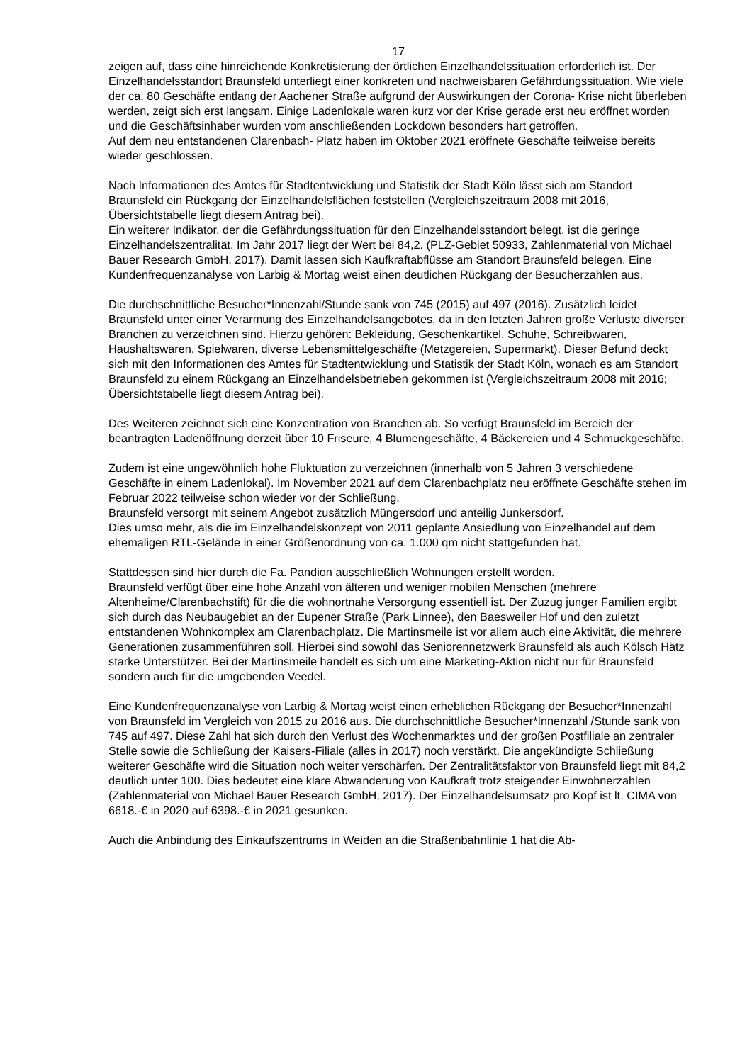17
zeigen auf, dass eine hinreichende Konkretisierung der örtlichen Einzelhandelssituation erforderlich ist. Der Einzelhandelsstandort Braunsfeld unterliegt einer konkreten und nachweisbaren Gefährdungssituation. Wie viele der ca. 80 Geschäfte entlang der Aachener Straße aufgrund der Auswirkungen der Corona- Krise nicht überleben werden, zeigt sich erst langsam. Einige Ladenlokale waren kurz vor der Krise gerade erst neu eröffnet worden und die Geschäftsinhaber wurden vom anschließenden Lockdown besonders hart getroffen.
Auf dem neu entstandenen Clarenbach- Platz haben im Oktober 2021 eröffnete Geschäfte teilweise bereits wieder geschlossen.
Nach Informationen des Amtes für Stadtentwicklung und Statistik der Stadt Köln lässt sich am Standort Braunsfeld ein Rückgang der Einzelhandelsflächen feststellen (Vergleichszeitraum 2008 mit 2016, Übersichtstabelle liegt diesem Antrag bei).
Ein weiterer Indikator, der die Gefährdungssituation für den Einzelhandelsstandort belegt, ist die geringe Einzelhandelszentralität. Im Jahr 2017 liegt der Wert bei 84,2. (PLZ-Gebiet 50933, Zahlenmaterial von Michael Bauer Research GmbH, 2017). Damit lassen sich Kaufkraftabflüsse am Standort Braunsfeld belegen. Eine Kundenfrequenzanalyse von Larbig & Mortag weist einen deutlichen Rückgang der Besucherzahlen aus.
Die durchschnittliche Besucher*Innenzahl/Stunde sank von 745 (2015) auf 497 (2016). Zusätzlich leidet Braunsfeld unter einer Verarmung des Einzelhandelsangebotes, da in den letzten Jahren große Verluste diverser Branchen zu verzeichnen sind. Hierzu gehören: Bekleidung, Geschenkartikel, Schuhe, Schreibwaren, Haushaltswaren, Spielwaren, diverse Lebensmittelgeschäfte (Metzgereien, Supermarkt). Dieser Befund deckt sich mit den Informationen des Amtes für Stadtentwicklung und Statistik der Stadt Köln, wonach es am Standort Braunsfeld zu einem Rückgang an Einzelhandelsbetrieben gekommen ist (Vergleichszeitraum 2008 mit 2016; Übersichtstabelle liegt diesem Antrag bei).
Des Weiteren zeichnet sich eine Konzentration von Branchen ab. So verfügt Braunsfeld im Bereich der beantragten Ladenöffnung derzeit über 10 Friseure, 4 Blumengeschäfte, 4 Bäckereien und 4 Schmuckgeschäfte.
Zudem ist eine ungewöhnlich hohe Fluktuation zu verzeichnen (innerhalb von 5 Jahren 3 verschiedene Geschäfte in einem Ladenlokal). Im November 2021 auf dem Clarenbachplatz neu eröffnete Geschäfte stehen im Februar 2022 teilweise schon wieder vor der Schließung.
Braunsfeld versorgt mit seinem Angebot zusätzlich Müngersdorf und anteilig Junkersdorf.
Dies umso mehr, als die im Einzelhandelskonzept von 2011 geplante Ansiedlung von Einzelhandel auf dem ehemaligen RTL-Gelände in einer Größenordnung von ca. 1.000 qm nicht stattgefunden hat.
Stattdessen sind hier durch die Fa. Pandion ausschließlich Wohnungen erstellt worden.
Braunsfeld verfügt über eine hohe Anzahl von älteren und weniger mobilen Menschen (mehrere Altenheime/Clarenbachstift) für die die wohnortnahe Versorgung essentiell ist. Der Zuzug junger Familien ergibt sich durch das Neubaugebiet an der Eupener Straße (Park Linnee), den Baesweiler Hof und den zuletzt entstandenen Wohnkomplex am Clarenbachplatz. Die Martinsmeile ist vor allem auch eine Aktivität, die mehrere Generationen zusammenführen soll. Hierbei sind sowohl das Seniorennetzwerk Braunsfeld als auch Kölsch Hätz starke Unterstützer. Bei der Martinsmeile handelt es sich um eine Marketing-Aktion nicht nur für Braunsfeld sondern auch für die umgebenden Veedel.
Eine Kundenfrequenzanalyse von Larbig & Mortag weist einen erheblichen Rückgang der Besucher*Innenzahl von Braunsfeld im Vergleich von 2015 zu 2016 aus. Die durchschnittliche Besucher*Innenzahl /Stunde sank von 745 auf 497. Diese Zahl hat sich durch den Verlust des Wochenmarktes und der großen Postfiliale an zentraler Stelle sowie die Schließung der Kaisers-Filiale (alles in 2017) noch verstärkt. Die angekündigte Schließung weiterer Geschäfte wird die Situation noch weiter verschärfen. Der Zentralitätsfaktor von Braunsfeld liegt mit 84,2 deutlich unter 100. Dies bedeutet eine klare Abwanderung von Kaufkraft trotz steigender Einwohnerzahlen (Zahlenmaterial von Michael Bauer Research GmbH, 2017). Der Einzelhandelsumsatz pro Kopf ist lt. CIMA von 6618.-€ in 2020 auf 6398.-€ in 2021 gesunken.
Auch die Anbindung des Einkaufszentrums in Weiden an die Straßenbahnlinie 1 hat die Ab-